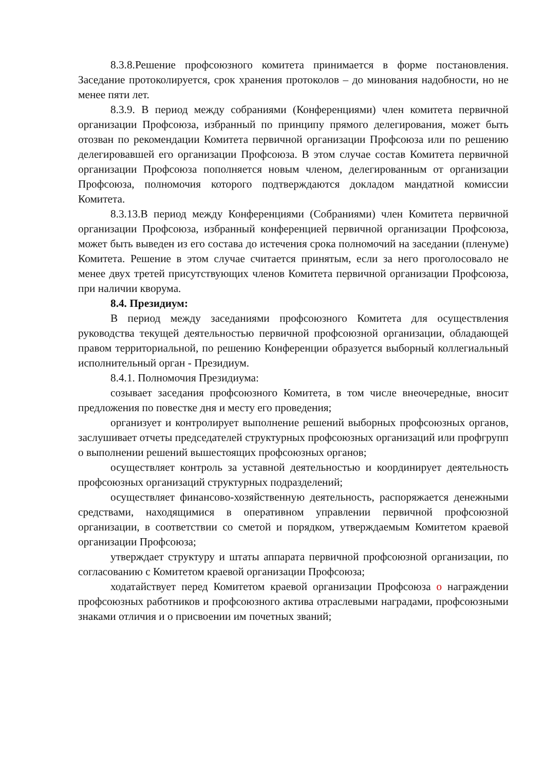8.3.8.Решение профсоюзного комитета принимается в форме постановления. Заседание протоколируется, срок хранения протоколов – до минования надобности, но не менее пяти лет.
8.3.9. В период между собраниями (Конференциями) член комитета первичной организации Профсоюза, избранный по принципу прямого делегирования, может быть отозван по рекомендации Комитета первичной организации Профсоюза или по решению делегировавшей его организации Профсоюза. В этом случае состав Комитета первичной организации Профсоюза пополняется новым членом, делегированным от организации Профсоюза, полномочия которого подтверждаются докладом мандатной комиссии Комитета.
8.3.13.В период между Конференциями (Собраниями) член Комитета первичной организации Профсоюза, избранный конференцией первичной организации Профсоюза, может быть выведен из его состава до истечения срока полномочий на заседании (пленуме) Комитета. Решение в этом случае считается принятым, если за него проголосовало не менее двух третей присутствующих членов Комитета первичной организации Профсоюза, при наличии кворума.
8.4. Президиум:
В период между заседаниями профсоюзного Комитета для осуществления руководства текущей деятельностью первичной профсоюзной организации, обладающей правом территориальной, по решению Конференции образуется выборный коллегиальный исполнительный орган - Президиум.
8.4.1. Полномочия Президиума:
созывает заседания профсоюзного Комитета, в том числе внеочередные, вносит предложения по повестке дня и месту его проведения;
организует и контролирует выполнение решений выборных профсоюзных органов, заслушивает отчеты председателей структурных профсоюзных организаций или профгрупп о выполнении решений вышестоящих профсоюзных органов;
осуществляет контроль за уставной деятельностью и координирует деятельность профсоюзных организаций структурных подразделений;
осуществляет финансово-хозяйственную деятельность, распоряжается денежными средствами, находящимися в оперативном управлении первичной профсоюзной организации, в соответствии со сметой и порядком, утверждаемым Комитетом краевой организации Профсоюза;
утверждает структуру и штаты аппарата первичной профсоюзной организации, по согласованию с Комитетом краевой организации Профсоюза;
ходатайствует перед Комитетом краевой организации Профсоюза о награждении профсоюзных работников и профсоюзного актива отраслевыми наградами, профсоюзными знаками отличия и о присвоении им почетных званий;